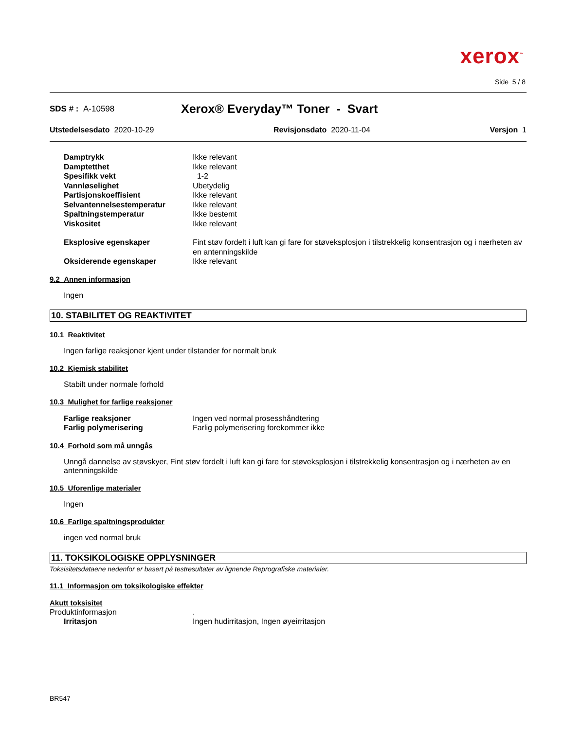xerox<sup>™</sup>
Side 5 / 8
SDS # : A-10598
Xerox® Everyday™ Toner - Svart
Utstedelsesdato 2020-10-29 Revisjonsdato 2020-11-04 Versjon 1
| Damptrykk | Ikke relevant |
| Damptetthet | Ikke relevant |
| Spesifikk vekt | 1-2 |
| Vannløselighet | Ubetydelig |
| Partisjonskoeffisient | Ikke relevant |
| Selvantennelsestemperatur | Ikke relevant |
| Spaltningstemperatur | Ikke bestemt |
| Viskositet | Ikke relevant |
| Eksplosive egenskaper | Fint støv fordelt i luft kan gi fare for støveksplosjon i tilstrekkelig konsentrasjon og i nærheten av en antenningskilde |
| Oksiderende egenskaper | Ikke relevant |
9.2 Annen informasjon
Ingen
10. STABILITET OG REAKTIVITET
10.1 Reaktivitet
Ingen farlige reaksjoner kjent under tilstander for normalt bruk
10.2 Kjemisk stabilitet
Stabilt under normale forhold
10.3 Mulighet for farlige reaksjoner
| Farlige reaksjoner | Ingen ved normal prosesshåndtering |
| Farlig polymerisering | Farlig polymerisering forekommer ikke |
10.4 Forhold som må unngås
Unngå dannelse av støvskyer, Fint støv fordelt i luft kan gi fare for støveksplosjon i tilstrekkelig konsentrasjon og i nærheten av en antenningskilde
10.5 Uforenlige materialer
Ingen
10.6 Farlige spaltningsprodukter
ingen ved normal bruk
11. TOKSIKOLOGISKE OPPLYSNINGER
Toksisitetsdataene nedenfor er basert på testresultater av lignende Reprografiske materialer.
11.1 Informasjon om toksikologiske effekter
Akutt toksisitet
Produktinformasjon.
| Irritasjon | Ingen hudirritasjon, Ingen øyeirritasjon |
BR547